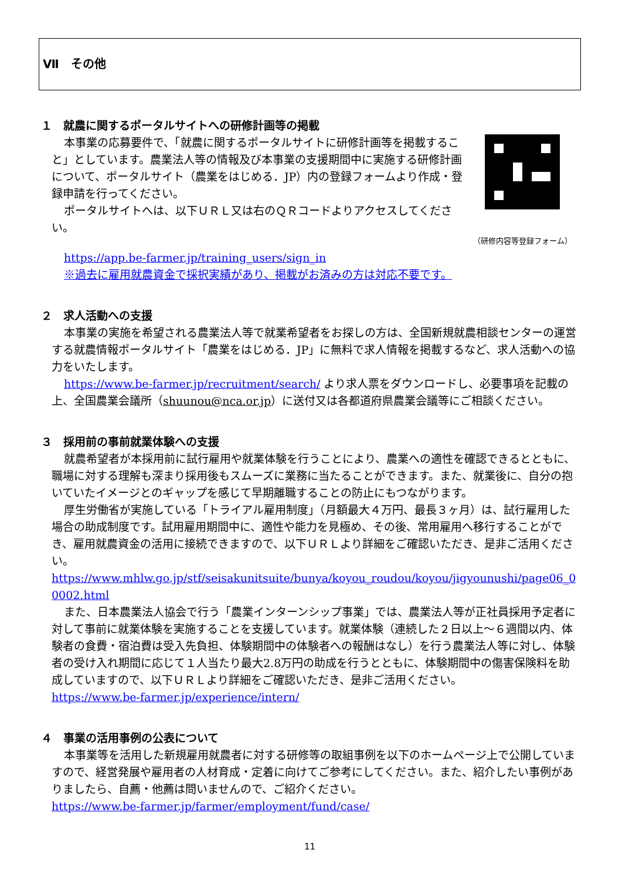Ⅶ　その他
１　就農に関するポータルサイトへの研修計画等の掲載
本事業の応募要件で、「就農に関するポータルサイトに研修計画等を掲載すること」としています。農業法人等の情報及び本事業の支援期間中に実施する研修計画について、ポータルサイト（農業をはじめる．JP）内の登録フォームより作成・登録申請を行ってください。
ポータルサイトへは、以下ＵＲＬ又は右のＱＲコードよりアクセスしてください。
（研修内容等登録フォーム）
https://app.be-farmer.jp/training_users/sign_in
※過去に雇用就農資金で採択実績があり、掲載がお済みの方は対応不要です。
２　求人活動への支援
本事業の実施を希望される農業法人等で就業希望者をお探しの方は、全国新規就農相談センターの運営する就農情報ポータルサイト「農業をはじめる．JP」に無料で求人情報を掲載するなど、求人活動への協力をいたします。
https://www.be-farmer.jp/recruitment/search/ より求人票をダウンロードし、必要事項を記載の上、全国農業会議所（shuunou@nca.or.jp）に送付又は各都道府県農業会議等にご相談ください。
３　採用前の事前就業体験への支援
就農希望者が本採用前に試行雇用や就業体験を行うことにより、農業への適性を確認できるとともに、職場に対する理解も深まり採用後もスムーズに業務に当たることができます。また、就業後に、自分の抱いていたイメージとのギャップを感じて早期離職することの防止にもつながります。
厚生労働省が実施している「トライアル雇用制度」（月額最大４万円、最長３ヶ月）は、試行雇用した場合の助成制度です。試用雇用期間中に、適性や能力を見極め、その後、常用雇用へ移行することができ、雇用就農資金の活用に接続できますので、以下ＵＲＬより詳細をご確認いただき、是非ご活用ください。
https://www.mhlw.go.jp/stf/seisakunitsuite/bunya/koyou_roudou/koyou/jigyounushi/page06_00002.html
また、日本農業法人協会で行う「農業インターンシップ事業」では、農業法人等が正社員採用予定者に対して事前に就業体験を実施することを支援しています。就業体験（連続した２日以上～６週間以内、体験者の食費・宿泊費は受入先負担、体験期間中の体験者への報酬はなし）を行う農業法人等に対し、体験者の受け入れ期間に応じて１人当たり最大2.8万円の助成を行うとともに、体験期間中の傷害保険料を助成していますので、以下ＵＲＬより詳細をご確認いただき、是非ご活用ください。
https://www.be-farmer.jp/experience/intern/
４　事業の活用事例の公表について
本事業等を活用した新規雇用就農者に対する研修等の取組事例を以下のホームページ上で公開していますので、経営発展や雇用者の人材育成・定着に向けてご参考にしてください。また、紹介したい事例がありましたら、自薦・他薦は問いませんので、ご紹介ください。
https://www.be-farmer.jp/farmer/employment/fund/case/
11